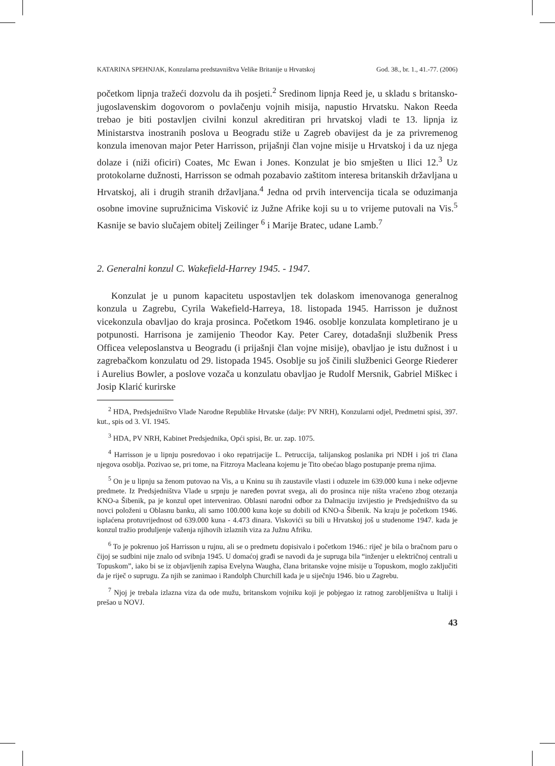KATARINA SPEHNJAK, Konzularna predstavništva Velike Britanije u Hrvatskoj God. 38., br. 1., 41.-77. (2006)
početkom lipnja tražeći dozvolu da ih posjeti.<sup>2</sup> Sredinom lipnja Reed je, u skladu s britansko-jugoslavenskim dogovorom o povlačenju vojnih misija, napustio Hrvatsku. Nakon Reeda trebao je biti postavljen civilni konzul akreditiran pri hrvatskoj vladi te 13. lipnja iz Ministarstva inostranih poslova u Beogradu stiže u Zagreb obavijest da je za privremenog konzula imenovan major Peter Harrisson, prijašnji član vojne misije u Hrvatskoj i da uz njega dolaze i (niži oficiri) Coates, Mc Ewan i Jones. Konzulat je bio smješten u Ilici 12.<sup>3</sup> Uz protokolarne dužnosti, Harrisson se odmah pozabavio zaštitom interesa britanskih državljana u Hrvatskoj, ali i drugih stranih državljana.<sup>4</sup> Jedna od prvih intervencija ticala se oduzimanja osobne imovine supružnicima Visković iz Južne Afrike koji su u to vrijeme putovali na Vis.<sup>5</sup> Kasnije se bavio slučajem obitelj Zeilinger <sup>6</sup> i Marije Bratec, udane Lamb.<sup>7</sup>
2. Generalni konzul C. Wakefield-Harrey 1945. - 1947.
Konzulat je u punom kapacitetu uspostavljen tek dolaskom imenovanoga generalnog konzula u Zagrebu, Cyrila Wakefield-Harreya, 18. listopada 1945. Harrisson je dužnost vicekonzula obavljao do kraja prosinca. Početkom 1946. osoblje konzulata kompletirano je u potpunosti. Harrisona je zamijenio Theodor Kay. Peter Carey, dotadašnji službenik Press Officea veleposlanstva u Beogradu (i prijašnji član vojne misije), obavljao je istu dužnost i u zagrebačkom konzulatu od 29. listopada 1945. Osoblje su još činili službenici George Riederer i Aurelius Bowler, a poslove vozača u konzulatu obavljao je Rudolf Mersnik, Gabriel Miškec i Josip Klarić kurirske
<sup>2</sup> HDA, Predsjedništvo Vlade Narodne Republike Hrvatske (dalje: PV NRH), Konzularni odjel, Predmetni spisi, 397. kut., spis od 3. VI. 1945.
<sup>3</sup> HDA, PV NRH, Kabinet Predsjednika, Opći spisi, Br. ur. zap. 1075.
<sup>4</sup> Harrisson je u lipnju posredovao i oko repatrijacije L. Petruccija, talijanskog poslanika pri NDH i još tri člana njegova osoblja. Pozivao se, pri tome, na Fitzroya Macleana kojemu je Tito obećao blago postupanje prema njima.
<sup>5</sup> On je u lipnju sa ženom putovao na Vis, a u Kninu su ih zaustavile vlasti i oduzele im 639.000 kuna i neke odjevne predmete. Iz Predsjedništva Vlade u srpnju je naređen povrat svega, ali do prosinca nije ništa vraćeno zbog otezanja KNO-a Šibenik, pa je konzul opet intervenirao. Oblasni narodni odbor za Dalmaciju izvijestio je Predsjedništvo da su novci položeni u Oblasnu banku, ali samo 100.000 kuna koje su dobili od KNO-a Šibenik. Na kraju je početkom 1946. isplaćena protuvrijednost od 639.000 kuna - 4.473 dinara. Viskovići su bili u Hrvatskoj još u studenome 1947. kada je konzul tražio produljenje važenja njihovih izlaznih viza za Južnu Afriku.
<sup>6</sup> To je pokrenuo još Harrisson u rujnu, ali se o predmetu dopisivalo i početkom 1946.: riječ je bila o bračnom paru o čijoj se sudbini nije znalo od svibnja 1945. U domaćoj građi se navodi da je supruga bila “inženjer u električnoj centrali u Topuskom”, iako bi se iz objavljenih zapisa Evelyna Waugha, člana britanske vojne misije u Topuskom, moglo zaključiti da je riječ o suprugu. Za njih se zanimao i Randolph Churchill kada je u siječnju 1946. bio u Zagrebu.
<sup>7</sup> Njoj je trebala izlazna viza da ode mužu, britanskom vojniku koji je pobjegao iz ratnog zarobljeništva u Italiji i prešao u NOVJ.
43